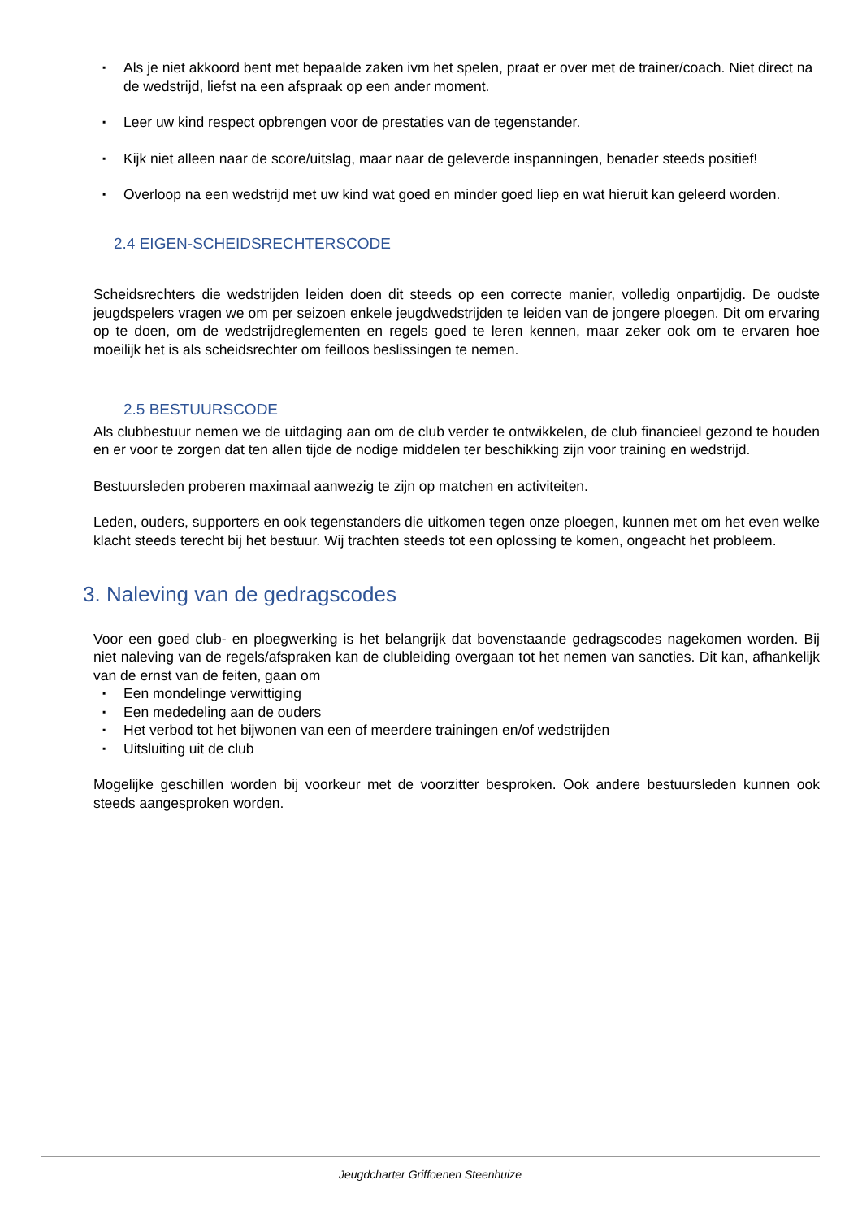▪ Als je niet akkoord bent met bepaalde zaken ivm het spelen, praat er over met de trainer/coach. Niet direct na de wedstrijd, liefst na een afspraak op een ander moment.
▪ Leer uw kind respect opbrengen voor de prestaties van de tegenstander.
▪ Kijk niet alleen naar de score/uitslag, maar naar de geleverde inspanningen, benader steeds positief!
▪ Overloop na een wedstrijd met uw kind wat goed en minder goed liep en wat hieruit kan geleerd worden.
2.4 EIGEN-SCHEIDSRECHTERSCODE
Scheidsrechters die wedstrijden leiden doen dit steeds op een correcte manier, volledig onpartijdig. De oudste jeugdspelers vragen we om per seizoen enkele jeugdwedstrijden te leiden van de jongere ploegen. Dit om ervaring op te doen, om de wedstrijdreglementen en regels goed te leren kennen, maar zeker ook om te ervaren hoe moeilijk het is als scheidsrechter om feilloos beslissingen te nemen.
2.5 BESTUURSCODE
Als clubbestuur nemen we de uitdaging aan om de club verder te ontwikkelen, de club financieel gezond te houden en er voor te zorgen dat ten allen tijde de nodige middelen ter beschikking zijn voor training en wedstrijd.
Bestuursleden proberen maximaal aanwezig te zijn op matchen en activiteiten.
Leden, ouders, supporters en ook tegenstanders die uitkomen tegen onze ploegen, kunnen met om het even welke klacht steeds terecht bij het bestuur. Wij trachten steeds tot een oplossing te komen, ongeacht het probleem.
3. Naleving van de gedragscodes
Voor een goed club- en ploegwerking is het belangrijk dat bovenstaande gedragscodes nagekomen worden. Bij niet naleving van de regels/afspraken kan de clubleiding overgaan tot het nemen van sancties. Dit kan, afhankelijk van de ernst van de feiten, gaan om
▪ Een mondelinge verwittiging
▪ Een mededeling aan de ouders
▪ Het verbod tot het bijwonen van een of meerdere trainingen en/of wedstrijden
▪ Uitsluiting uit de club
Mogelijke geschillen worden bij voorkeur met de voorzitter besproken. Ook andere bestuursleden kunnen ook steeds aangesproken worden.
Jeugdcharter Griffoenen Steenhuize